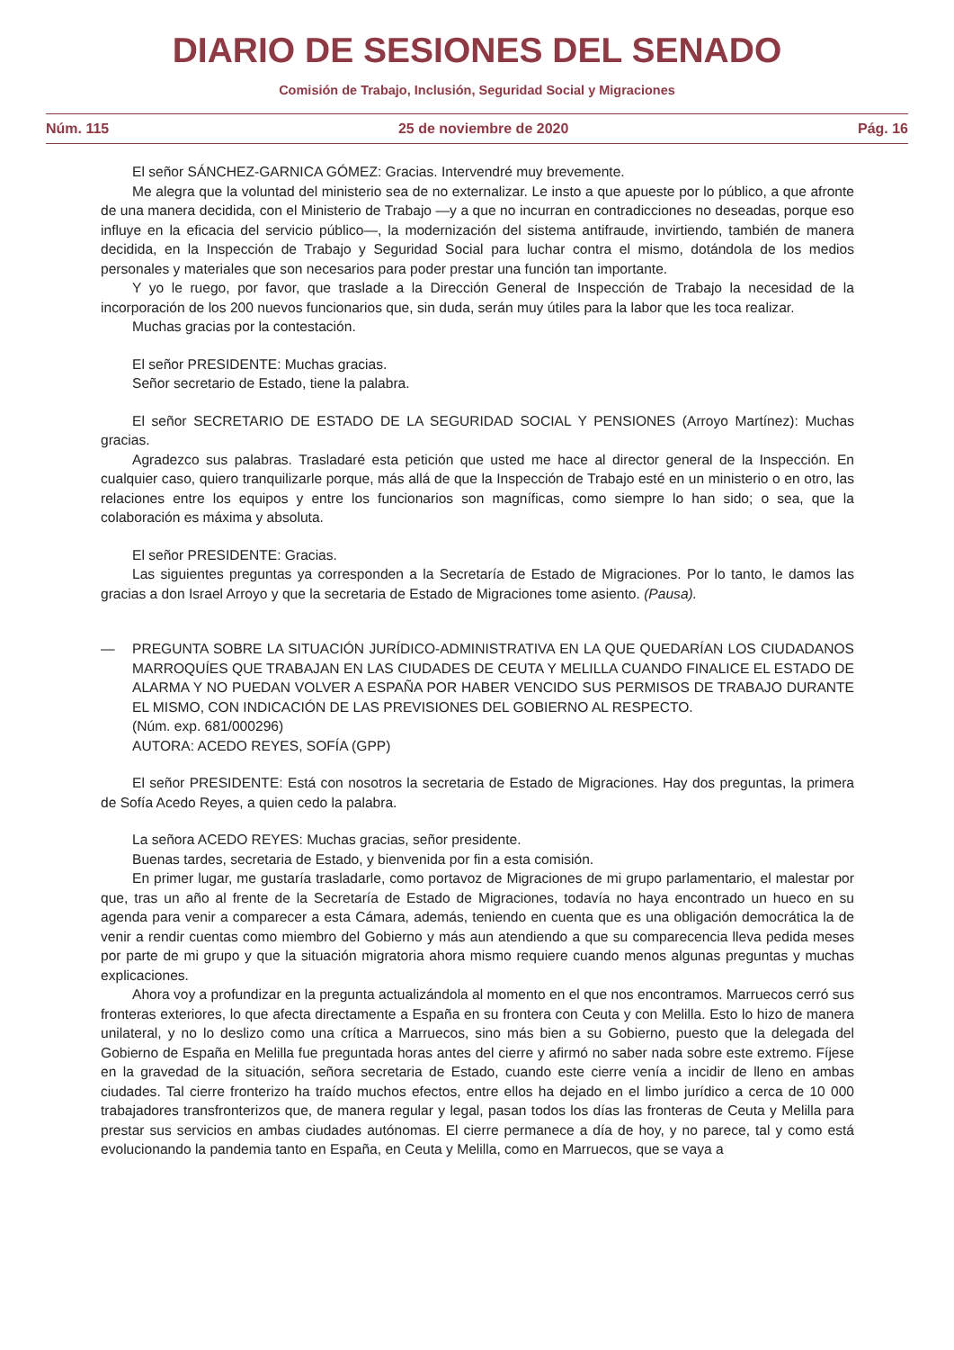DIARIO DE SESIONES DEL SENADO
Comisión de Trabajo, Inclusión, Seguridad Social y Migraciones
Núm. 115 25 de noviembre de 2020 Pág. 16
El señor SÁNCHEZ-GARNICA GÓMEZ: Gracias. Intervendré muy brevemente.
Me alegra que la voluntad del ministerio sea de no externalizar. Le insto a que apueste por lo público, a que afronte de una manera decidida, con el Ministerio de Trabajo —y a que no incurran en contradicciones no deseadas, porque eso influye en la eficacia del servicio público—, la modernización del sistema antifraude, invirtiendo, también de manera decidida, en la Inspección de Trabajo y Seguridad Social para luchar contra el mismo, dotándola de los medios personales y materiales que son necesarios para poder prestar una función tan importante.
Y yo le ruego, por favor, que traslade a la Dirección General de Inspección de Trabajo la necesidad de la incorporación de los 200 nuevos funcionarios que, sin duda, serán muy útiles para la labor que les toca realizar.
Muchas gracias por la contestación.
El señor PRESIDENTE: Muchas gracias.
Señor secretario de Estado, tiene la palabra.
El señor SECRETARIO DE ESTADO DE LA SEGURIDAD SOCIAL Y PENSIONES (Arroyo Martínez): Muchas gracias.
Agradezco sus palabras. Trasladaré esta petición que usted me hace al director general de la Inspección. En cualquier caso, quiero tranquilizarle porque, más allá de que la Inspección de Trabajo esté en un ministerio o en otro, las relaciones entre los equipos y entre los funcionarios son magníficas, como siempre lo han sido; o sea, que la colaboración es máxima y absoluta.
El señor PRESIDENTE: Gracias.
Las siguientes preguntas ya corresponden a la Secretaría de Estado de Migraciones. Por lo tanto, le damos las gracias a don Israel Arroyo y que la secretaria de Estado de Migraciones tome asiento. (Pausa).
— PREGUNTA SOBRE LA SITUACIÓN JURÍDICO-ADMINISTRATIVA EN LA QUE QUEDARÍAN LOS CIUDADANOS MARROQUÍES QUE TRABAJAN EN LAS CIUDADES DE CEUTA Y MELILLA CUANDO FINALICE EL ESTADO DE ALARMA Y NO PUEDAN VOLVER A ESPAÑA POR HABER VENCIDO SUS PERMISOS DE TRABAJO DURANTE EL MISMO, CON INDICACIÓN DE LAS PREVISIONES DEL GOBIERNO AL RESPECTO.
(Núm. exp. 681/000296)
AUTORA: ACEDO REYES, SOFÍA (GPP)
El señor PRESIDENTE: Está con nosotros la secretaria de Estado de Migraciones. Hay dos preguntas, la primera de Sofía Acedo Reyes, a quien cedo la palabra.
La señora ACEDO REYES: Muchas gracias, señor presidente.
Buenas tardes, secretaria de Estado, y bienvenida por fin a esta comisión.
En primer lugar, me gustaría trasladarle, como portavoz de Migraciones de mi grupo parlamentario, el malestar por que, tras un año al frente de la Secretaría de Estado de Migraciones, todavía no haya encontrado un hueco en su agenda para venir a comparecer a esta Cámara, además, teniendo en cuenta que es una obligación democrática la de venir a rendir cuentas como miembro del Gobierno y más aun atendiendo a que su comparecencia lleva pedida meses por parte de mi grupo y que la situación migratoria ahora mismo requiere cuando menos algunas preguntas y muchas explicaciones.
Ahora voy a profundizar en la pregunta actualizándola al momento en el que nos encontramos. Marruecos cerró sus fronteras exteriores, lo que afecta directamente a España en su frontera con Ceuta y con Melilla. Esto lo hizo de manera unilateral, y no lo deslizo como una crítica a Marruecos, sino más bien a su Gobierno, puesto que la delegada del Gobierno de España en Melilla fue preguntada horas antes del cierre y afirmó no saber nada sobre este extremo. Fíjese en la gravedad de la situación, señora secretaria de Estado, cuando este cierre venía a incidir de lleno en ambas ciudades. Tal cierre fronterizo ha traído muchos efectos, entre ellos ha dejado en el limbo jurídico a cerca de 10 000 trabajadores transfronterizos que, de manera regular y legal, pasan todos los días las fronteras de Ceuta y Melilla para prestar sus servicios en ambas ciudades autónomas. El cierre permanece a día de hoy, y no parece, tal y como está evolucionando la pandemia tanto en España, en Ceuta y Melilla, como en Marruecos, que se vaya a